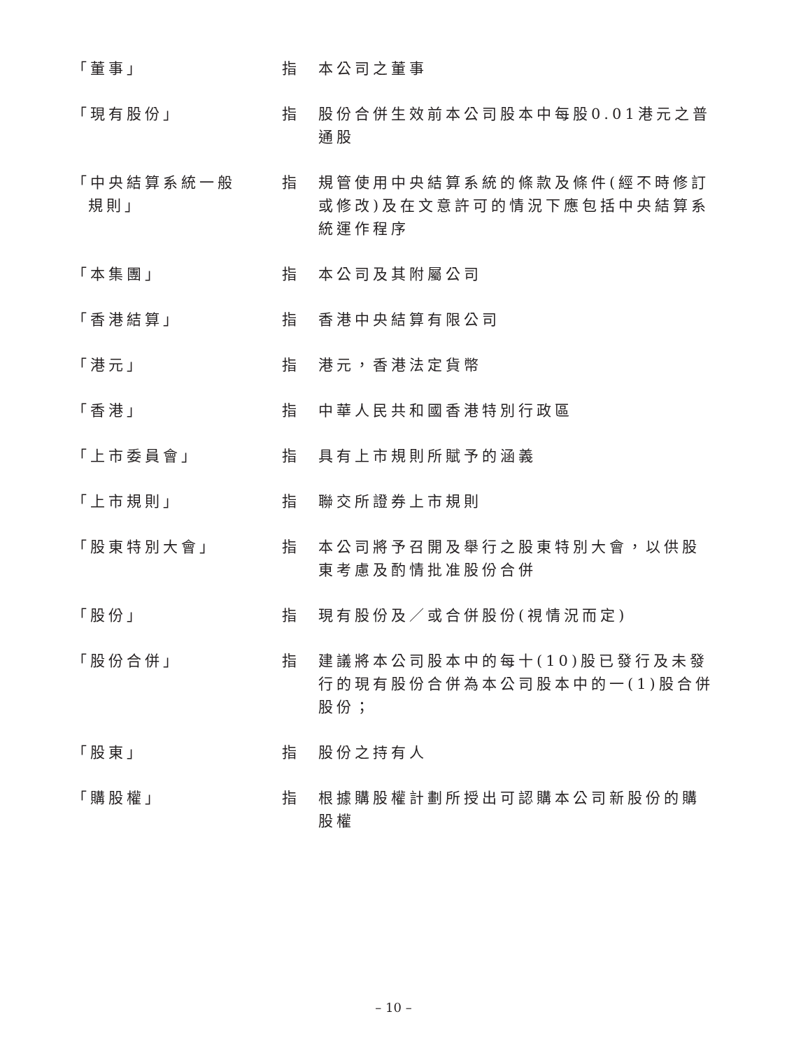「董事」 指 本公司之董事
「現有股份」 指 股份合併生效前本公司股本中每股0.01港元之普通股
「中央結算系統一般
規則」
指 規管使用中央結算系統的條款及條件(經不時修訂或修改)及在文意許可的情況下應包括中央結算系統運作程序
「本集團」 指 本公司及其附屬公司
「香港結算」 指 香港中央結算有限公司
「港元」 指 港元，香港法定貨幣
「香港」 指 中華人民共和國香港特別行政區
「上市委員會」 指 具有上市規則所賦予的涵義
「上市規則」 指 聯交所證券上市規則
「股東特別大會」 指 本公司將予召開及舉行之股東特別大會，以供股東考慮及酌情批准股份合併
「股份」 指 現有股份及／或合併股份(視情況而定)
「股份合併」 指 建議將本公司股本中的每十(10)股已發行及未發行的現有股份合併為本公司股本中的一(1)股合併股份；
「股東」 指 股份之持有人
「購股權」 指 根據購股權計劃所授出可認購本公司新股份的購股權
– 10 –